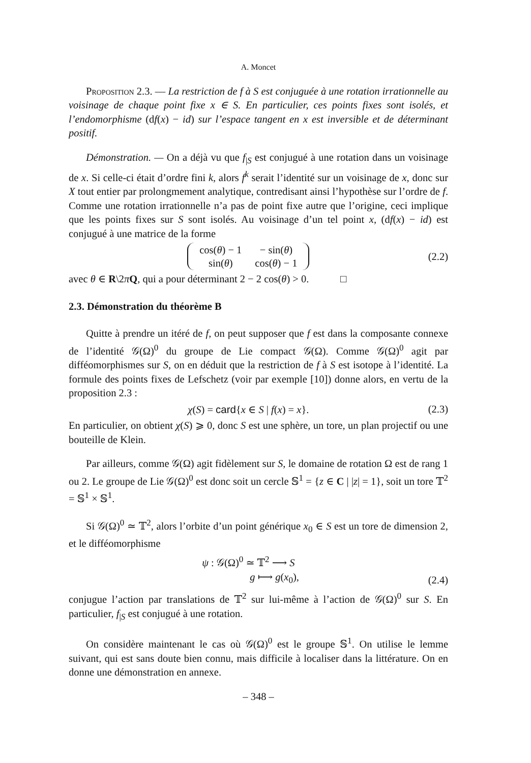A. Moncet
Proposition 2.3. — La restriction de f à S est conjuguée à une rotation irrationnelle au voisinage de chaque point fixe x ∈ S. En particulier, ces points fixes sont isolés, et l’endomorphisme (df(x) − id) sur l’espace tangent en x est inversible et de déterminant positif.
Démonstration. — On a déjà vu que f<sub>|S</sub> est conjugué à une rotation dans un voisinage de x. Si celle-ci était d’ordre fini k, alors f<sup>k</sup> serait l’identité sur un voisinage de x, donc sur X tout entier par prolongmement analytique, contredisant ainsi l’hypothèse sur l’ordre de f. Comme une rotation irrationnelle n’a pas de point fixe autre que l’origine, ceci implique que les points fixes sur S sont isolés. Au voisinage d’un tel point x, (df(x) − id) est conjugué à une matrice de la forme
| cos( θ ) − 1 | − sin( θ ) |
| sin( θ ) | cos( θ ) − 1 |
(2.2)
avec θ ∈ R\2πQ, qui a pour déterminant 2 − 2 cos(θ) > 0. □
2.3. Démonstration du théorème B
Quitte à prendre un itéré de f, on peut supposer que f est dans la composante connexe de l’identité 𝒢(Ω)<sup>0</sup> du groupe de Lie compact 𝒢(Ω). Comme 𝒢(Ω)<sup>0</sup> agit par difféomorphismes sur S, on en déduit que la restriction de f à S est isotope à l’identité. La formule des points fixes de Lefschetz (voir par exemple [10]) donne alors, en vertu de la proposition 2.3 :
χ(S) = card{x ∈ S | f(x) = x}. (2.3)
En particulier, on obtient χ(S) ⩾ 0, donc S est une sphère, un tore, un plan projectif ou une bouteille de Klein.
Par ailleurs, comme 𝒢(Ω) agit fidèlement sur S, le domaine de rotation Ω est de rang 1 ou 2. Le groupe de Lie 𝒢(Ω)<sup>0</sup> est donc soit un cercle 𝕊<sup>1</sup> = {z ∈ C | |z| = 1}, soit un tore 𝕋<sup>2</sup> = 𝕊<sup>1</sup> × 𝕊<sup>1</sup>.
Si 𝒢(Ω)<sup>0</sup> ≃ 𝕋<sup>2</sup>, alors l’orbite d’un point générique x<sub>0</sub> ∈ S est un tore de dimension 2, et le difféomorphisme
ψ : 𝒢(Ω)<sup>0</sup> ≃ 𝕋<sup>2</sup> ⟶ S
g ⟼ g(x<sub>0</sub>), (2.4)
conjugue l’action par translations de 𝕋<sup>2</sup> sur lui-même à l’action de 𝒢(Ω)<sup>0</sup> sur S. En particulier, f<sub>|S</sub> est conjugué à une rotation.
On considère maintenant le cas où 𝒢(Ω)<sup>0</sup> est le groupe 𝕊<sup>1</sup>. On utilise le lemme suivant, qui est sans doute bien connu, mais difficile à localiser dans la littérature. On en donne une démonstration en annexe.
– 348 –